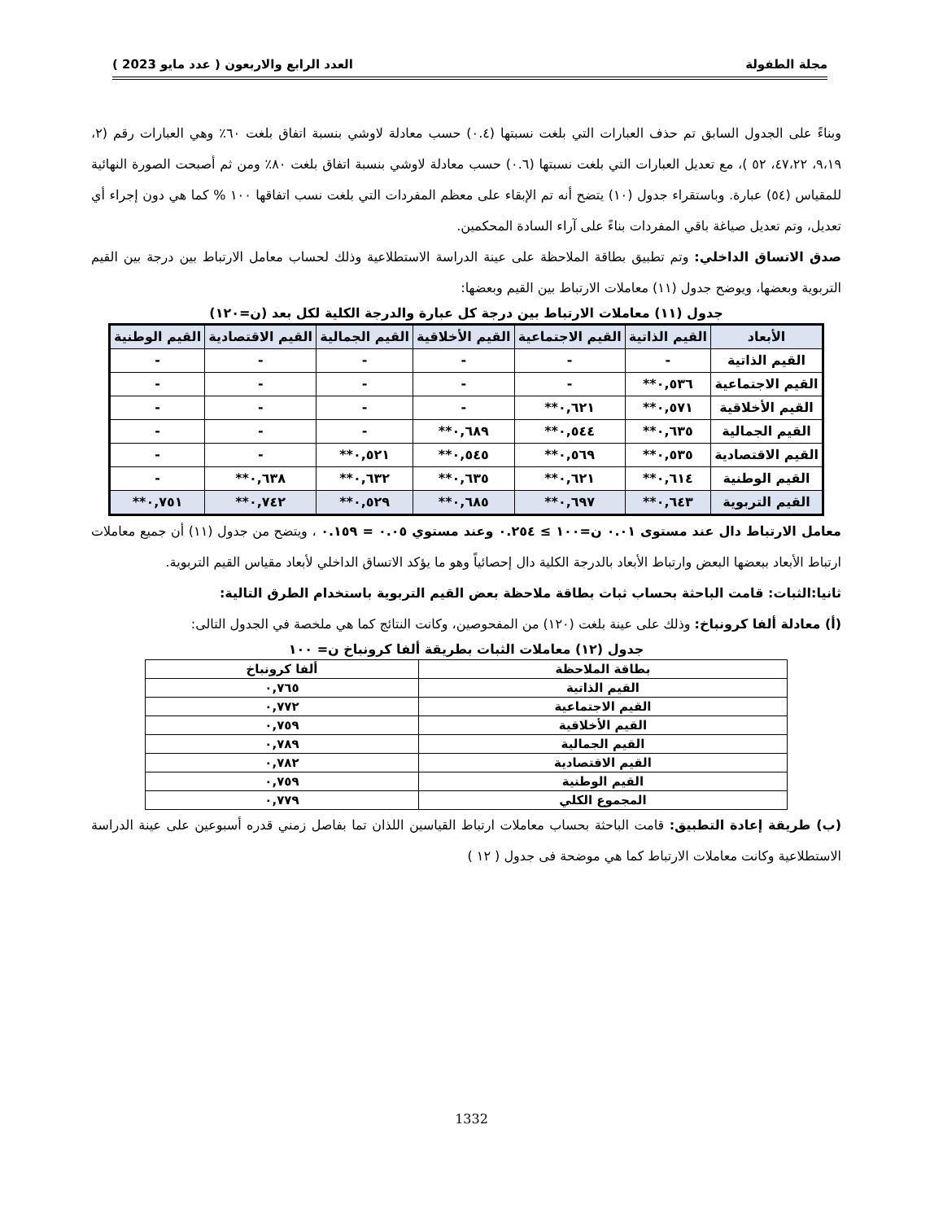مجلة الطفولة العدد الرابع والاربعون ( عدد مايو 2023 )
وبناءً على الجدول السابق تم حذف العبارات التي بلغت نسبتها (٠.٤) حسب معادلة لاوشي بنسبة اتفاق بلغت ٦٠٪ وهي العبارات رقم (٢، ٩،١٩، ٤٧،٢٢، ٥٢ )، مع تعديل العبارات التي بلغت نسبتها (٠.٦) حسب معادلة لاوشي بنسبة اتفاق بلغت ٨٠٪ ومن ثم أصبحت الصورة النهائية للمقياس (٥٤) عبارة. وباستقراء جدول (١٠) يتضح أنه تم الإبقاء على معظم المفردات التي بلغت نسب اتفاقها ١٠٠ % كما هي دون إجراء أي تعديل، وتم تعديل صياغة باقي المفردات بناءً على آراء السادة المحكمين.
صدق الاتساق الداخلي: وتم تطبيق بطاقة الملاحظة على عينة الدراسة الاستطلاعية وذلك لحساب معامل الارتباط بين درجة بين القيم التربوية وبعضها، ويوضح جدول (١١) معاملات الارتباط بين القيم وبعضها:
جدول (١١) معاملات الارتباط بين درجة كل عبارة والدرجة الكلية لكل بعد (ن=١٢٠)
| الأبعاد | القيم الذاتية | القيم الاجتماعية | القيم الأخلاقية | القيم الجمالية | القيم الاقتصادية | القيم الوطنية |
| --- | --- | --- | --- | --- | --- | --- |
| القيم الذاتية | - | - | - | - | - | - |
| القيم الاجتماعية | ٠,٥٣٦** | - | - | - | - | - |
| القيم الأخلاقية | ٠,٥٧١** | ٠,٦٢١** | - | - | - | - |
| القيم الجمالية | ٠,٦٣٥** | ٠,٥٤٤** | ٠,٦٨٩** | - | - | - |
| القيم الاقتصادية | ٠,٥٣٥** | ٠,٥٦٩** | ٠,٥٤٥** | ٠,٥٢١** | - | - |
| القيم الوطنية | ٠,٦١٤** | ٠,٦٢١** | ٠,٦٣٥** | ٠,٦٣٢** | ٠,٦٣٨** | - |
| القيم التربوية | ٠,٦٤٣** | ٠,٦٩٧** | ٠,٦٨٥** | ٠,٥٢٩** | ٠,٧٤٢** | ٠,٧٥١** |
معامل الارتباط دال عند مستوى ٠.٠١ ن=١٠٠ ≥ ٠.٢٥٤ وعند مستوي ٠.٠٥ = ٠.١٥٩ ، ويتضح من جدول (١١) أن جميع معاملات ارتباط الأبعاد ببعضها البعض وارتباط الأبعاد بالدرجة الكلية دال إحصائياً وهو ما يؤكد الاتساق الداخلي لأبعاد مقياس القيم التربوية.
ثانيا:الثبات: قامت الباحثة بحساب ثبات بطاقة ملاحظة بعض القيم التربوية باستخدام الطرق التالية:
(أ) معادلة ألفا كرونباخ: وذلك على عينة بلغت (١٢٠) من المفحوصين، وكانت النتائج كما هي ملخصة في الجدول التالى:
جدول (١٢) معاملات الثبات بطريقة ألفا كرونباخ ن= ١٠٠
| بطاقة الملاحظة | ألفا كرونباخ |
| --- | --- |
| القيم الذاتية | ٠,٧٦٥ |
| القيم الاجتماعية | ٠,٧٧٢ |
| القيم الأخلاقية | ٠,٧٥٩ |
| القيم الجمالية | ٠,٧٨٩ |
| القيم الاقتصادية | ٠,٧٨٢ |
| القيم الوطنية | ٠,٧٥٩ |
| المجموع الكلي | ٠,٧٧٩ |
(ب) طريقة إعادة التطبيق: قامت الباحثة بحساب معاملات ارتباط القياسين اللذان تما بفاصل زمني قدره أسبوعين على عينة الدراسة الاستطلاعية وكانت معاملات الارتباط كما هي موضحة فى جدول ( ١٢ )
1332